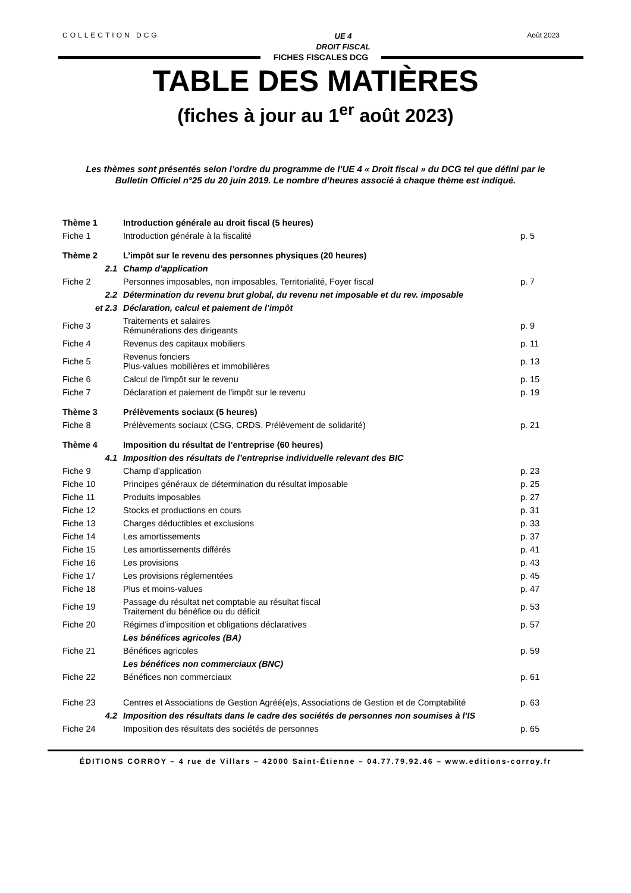COLLECTION DCG
UE 4
DROIT FISCAL
Août 2023
FICHES FISCALES DCG
TABLE DES MATIÈRES
(fiches à jour au 1<sup>er</sup> août 2023)
Les thèmes sont présentés selon l’ordre du programme de l’UE 4 « Droit fiscal » du DCG tel que défini par le Bulletin Officiel n°25 du 20 juin 2019. Le nombre d’heures associé à chaque thème est indiqué.
| Thème 1 | Introduction générale au droit fiscal (5 heures) | |
| Fiche 1 | Introduction générale à la fiscalité | p. 5 |
| Thème 2 | L’impôt sur le revenu des personnes physiques (20 heures) | |
| 2.1 | Champ d’application | |
| Fiche 2 | Personnes imposables, non imposables, Territorialité, Foyer fiscal | p. 7 |
| 2.2 | Détermination du revenu brut global, du revenu net imposable et du rev. imposable | |
| et 2.3 | Déclaration, calcul et paiement de l’impôt | |
| Fiche 3 | Traitements et salaires Rémunérations des dirigeants | p. 9 |
| Fiche 4 | Revenus des capitaux mobiliers | p. 11 |
| Fiche 5 | Revenus fonciers Plus-values mobilières et immobilières | p. 13 |
| Fiche 6 | Calcul de l'impôt sur le revenu | p. 15 |
| Fiche 7 | Déclaration et paiement de l'impôt sur le revenu | p. 19 |
| Thème 3 | Prélèvements sociaux (5 heures) | |
| Fiche 8 | Prélèvements sociaux (CSG, CRDS, Prélèvement de solidarité) | p. 21 |
| Thème 4 | Imposition du résultat de l’entreprise (60 heures) | |
| 4.1 | Imposition des résultats de l’entreprise individuelle relevant des BIC | |
| Fiche 9 | Champ d’application | p. 23 |
| Fiche 10 | Principes généraux de détermination du résultat imposable | p. 25 |
| Fiche 11 | Produits imposables | p. 27 |
| Fiche 12 | Stocks et productions en cours | p. 31 |
| Fiche 13 | Charges déductibles et exclusions | p. 33 |
| Fiche 14 | Les amortissements | p. 37 |
| Fiche 15 | Les amortissements différés | p. 41 |
| Fiche 16 | Les provisions | p. 43 |
| Fiche 17 | Les provisions réglementées | p. 45 |
| Fiche 18 | Plus et moins-values | p. 47 |
| Fiche 19 | Passage du résultat net comptable au résultat fiscal Traitement du bénéfice ou du déficit | p. 53 |
| Fiche 20 | Régimes d’imposition et obligations déclaratives | p. 57 |
| | Les bénéfices agricoles (BA) | |
| Fiche 21 | Bénéfices agricoles | p. 59 |
| | Les bénéfices non commerciaux (BNC) | |
| Fiche 22 | Bénéfices non commerciaux | p. 61 |
| Fiche 23 | Centres et Associations de Gestion Agréé(e)s, Associations de Gestion et de Comptabilité | p. 63 |
| 4.2 | Imposition des résultats dans le cadre des sociétés de personnes non soumises à l’IS | |
| Fiche 24 | Imposition des résultats des sociétés de personnes | p. 65 |
ÉDITIONS CORROY – 4 rue de Villars – 42000 Saint-Étienne – 04.77.79.92.46 – www.editions-corroy.fr